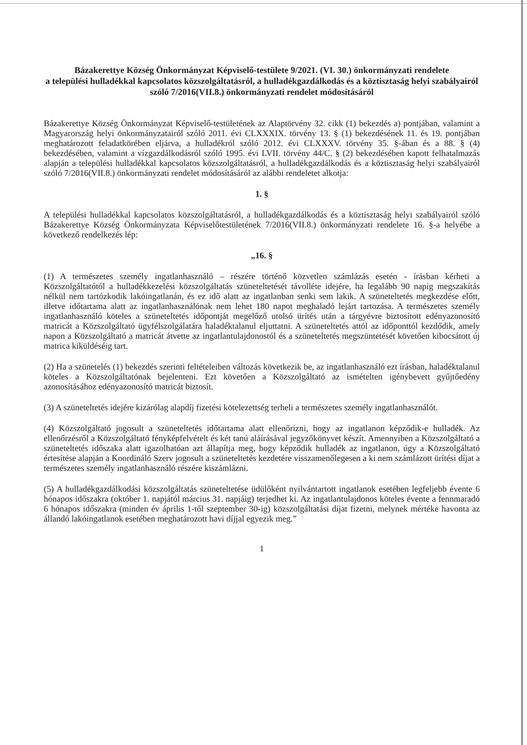Bázakerettye Község Önkormányzat Képviselő-testülete 9/2021. (VI. 30.) önkormányzati rendelete
a települési hulladékkal kapcsolatos közszolgáltatásról, a hulladékgazdálkodás és a köztisztaság helyi szabályairól szóló 7/2016(VII.8.) önkormányzati rendelet módosításáról
Bázakerettye Község Önkormányzat Képviselő-testületének az Alaptörvény 32. cikk (1) bekezdés a) pontjában, valamint a Magyarország helyi önkormányzatairól szóló 2011. évi CLXXXIX. törvény 13. § (1) bekezdésének 11. és 19. pontjában meghatározott feladatkörében eljárva, a hulladékról szóló 2012. évi CLXXXV. törvény 35. §-ában és a 88. § (4) bekezdésében, valamint a vízgazdálkodásról szóló 1995. évi LVII. törvény 44/C. § (2) bekezdésében kapott felhatalmazás alapján a települési hulladékkal kapcsolatos közszolgáltatásról, a hulladékgazdálkodás és a köztisztaság helyi szabályairól szóló 7/2016(VII.8.) önkormányzati rendelet módosításáról az alábbi rendeletet alkotja:
1. §
A települési hulladékkal kapcsolatos közszolgáltatásról, a hulladékgazdálkodás és a köztisztaság helyi szabályairól szóló Bázakerettye Község Önkormányzata Képviselőtestületének 7/2016(VII.8.) önkormányzati rendelete 16. §-a helyébe a következő rendelkezés lép:
„16. §
(1) A természetes személy ingatlanhasználó – részére történő közvetlen számlázás esetén - írásban kérheti a Közszolgáltatótól a hulladékkezelési közszolgáltatás szüneteltetését távolléte idejére, ha legalább 90 napig megszakítás nélkül nem tartózkodik lakóingatlanán, és ez idő alatt az ingatlanban senki sem lakik. A szüneteltetés megkezdése előtt, illetve időtartama alatt az ingatlanhasználónak nem lehet 180 napot meghaladó lejárt tartozása. A természetes személy ingatlanhasználó köteles a szüneteltetés időpontját megelőző utolsó ürítés után a tárgyévre biztosított edényazonosító matricát a Közszolgáltató ügyfélszolgálatára haladéktalanul eljuttatni. A szüneteltetés attól az időponttól kezdődik, amely napon a Közszolgáltató a matricát átvette az ingatlantulajdonostól és a szüneteltetés megszüntetését követően kibocsátott új matrica kiküldéséig tart.
(2) Ha a szünetelés (1) bekezdés szerinti feltételeiben változás következik be, az ingatlanhasználó ezt írásban, haladéktalanul köteles a Közszolgáltatónak bejelenteni. Ezt követően a Közszolgáltató az ismételten igénybevett gyűjtőedény azonosításához edényazonosító matricát biztosít.
(3) A szüneteltetés idejére kizárólag alapdíj fizetési kötelezettség terheli a természetes személy ingatlanhasználót.
(4) Közszolgáltató jogosult a szüneteltetés időtartama alatt ellenőrizni, hogy az ingatlanon képződik-e hulladék. Az ellenőrzésről a Közszolgáltató fényképfelvételt és két tanú aláírásával jegyzőkönyvet készít. Amennyiben a Közszolgáltató a szüneteltetés időszaka alatt igazolhatóan azt állapítja meg, hogy képződik hulladék az ingatlanon, úgy a Közszolgáltató értesítése alapján a Koordináló Szerv jogosult a szüneteltetés kezdetére visszamenőlegesen a ki nem számlázott ürítési díjat a természetes személy ingatlanhasználó részére kiszámlázni.
(5) A hulladékgazdálkodási közszolgáltatás szüneteltetése üdülőként nyilvántartott ingatlanok esetében legfeljebb évente 6 hónapos időszakra (október 1. napjától március 31. napjáig) terjedhet ki. Az ingatlantulajdonos köteles évente a fennmaradó 6 hónapos időszakra (minden év április 1-től szeptember 30-ig) közszolgáltatási díjat fizetni, melynek mértéke havonta az állandó lakóingatlanok esetében meghatározott havi díjjal egyezik meg.”
1